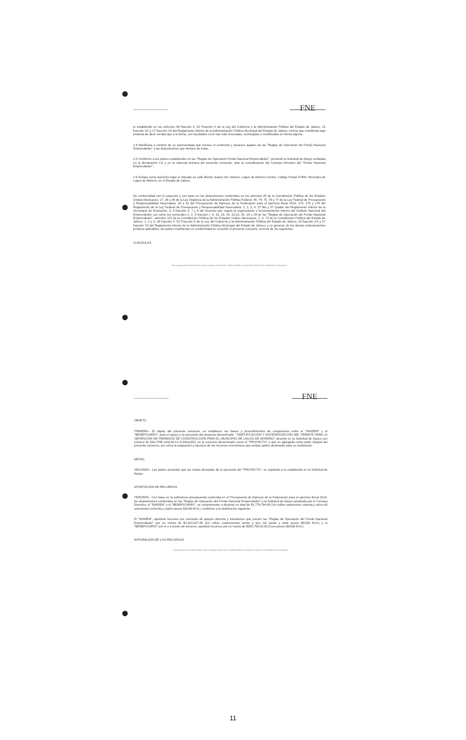FNE
lo establecido en los artículos 38 fracción II; 52 Fracción II de la Ley del Gobierno y la Administración Pública del Estado de Jalisco, 15 fracción XX y 27 fracción VII del Reglamento Interior de la Administración Pública Municipal del Estado de Jalisco; mismo que manifiesta bajo protesta de decir verdad que a la fecha, sus facultades no le han sido revocadas, restringidas o modificadas en forma alguna.
2.4 Manifiesta a nombre de su representada que conoce el contenido y alcances legales de las "Reglas de Operación del Fondo Nacional Emprendedor" y las disposiciones que deriven de éstas.
2.5 Conforme a los plazos establecidos en las "Reglas de Operación Fondo Nacional Emprendedor", presentó la Solicitud de Apoyo señalada en la declaración 1.6 y en la cláusula primera del presente convenio, ante la consideración del Consejo Directivo del "Fondo Nacional Emprendedor".
2.6 Señala como domicilio legal el ubicado en calle Benito Juárez Sin número, Lagos de Moreno Centro, Código Postal 47400, Municipio de Lagos de Moreno, en el Estado de Jalisco.
De conformidad con lo expuesto y con base en las disposiciones contenidas en los artículos 25 de la Constitución Política de los Estados Unidos Mexicanos; 17, 26 y 34 de la Ley Orgánica de la Administración Pública Federal; 45, 74, 75, 76 y 77 de la Ley Federal de Presupuesto y Responsabilidad Hacendaria; 30 y 31 del Presupuesto de Egresos de la Federación para el ejercicio fiscal 2014; 175, 176 y 178 del Reglamento de la Ley Federal de Presupuesto y Responsabilidad Hacendaria; 1, 2, 3, 4, 57 Bis y 57 Quáter del Reglamento Interior de la Secretaría de Economía; 3, 4 fracción II, 7 y 9 del Acuerdo que regula la organización y funcionamiento interno del Instituto Nacional del Emprendedor, así como los numerales 1, 2, 5 fracción I, 9, 13, 16, 19, 22,23, 25, 26 y 28 de las "Reglas de Operación del Fondo Nacional Emprendedor", artículos 115 de la Constitución Política de los Estados Unidos Mexicanos, 2, 3, 73 de la Constitución Política del Estado de Jalisco; 1, 2 y 3, 38 fracción II; 52 Fracción II de la Ley del Gobierno y la Administración Pública del Estado de Jalisco, 15 fracción XX y 27 fracción VII del Reglamento Interior de la Administración Pública Municipal del Estado de Jalisco; y en general, de los demás ordenamientos jurídicos aplicables, las partes manifiestan su conformidad en suscribir el presente convenio, al tenor de las siguientes:
CLÁUSULAS
"Este programa es de carácter público, ajeno a cualquier partido político. Queda prohibido el uso para fines distintos a los establecidos en el programa"
FNE
OBJETO
PRIMERA.- El objeto del presente convenio, es establecer las bases y procedimientos de cooperación entre el "INADEM" y el "BENEFICIARIO", para el apoyo y la ejecución del proyecto denominado: "SIMPLIFICACIÓN Y SISTEMATIZACIÓN DEL TRÁMITE PARA LA OBTENCIÓN DE PERMISOS DE CONSTRUCCIÓN PARA EL MUNICIPIO DE LAGOS DE MORENO" descrito en la Solicitud de Apoyo con número de folio FNE-141128-C1-5-00111852, en lo sucesivo denominado como el "PROYECTO" y que es agregada como parte integral del presente convenio, así como la asignación y ejercicio de los recursos económicos que ambas partes destinarán para su realización.
METAS
SEGUNDA.- Las partes acuerdan que las metas derivadas de la ejecución del "PROYECTO", se sujetarán a lo establecido en la Solicitud de Apoyo.
APORTACIÓN DE RECURSOS
TERCERA.- Con base en la suficiencia presupuestal contenida en el Presupuesto de Egresos de la Federación para el ejercicio fiscal 2014, las disposiciones contenidas en las "Reglas de Operación del Fondo Nacional Emprendedor" y la Solicitud de Apoyo aprobada por el Consejo Directivo, el "INADEM" y el "BENEFICIARIO", se comprometen a destinar un total de $1,778,784.60 (Un millon setecientos setenta y ocho mil setecientos ochenta y cuatro pesos 60/100 M.N.), conforme a la distribución siguiente:
El "INADEM", aportará recursos por concepto de apoyos directos y transitorios que prevén las "Reglas de Operación del Fondo Nacional Emprendedor" por un monto de $1,423,027.68 (Un millon cuatrocientos veinte y tres mil veinte y siete pesos 68/100 M.N.) y el "BENEFICIARIO" por sí o a través de terceros, aportará recursos por un monto de $355,756.92.00 (Cero pesos 00/100 M.N.).
NATURALEZA DE LOS RECURSOS
"Este programa es de carácter público, ajeno a cualquier partido político. Queda prohibido el uso para fines distintos a los establecidos en el programa"
11